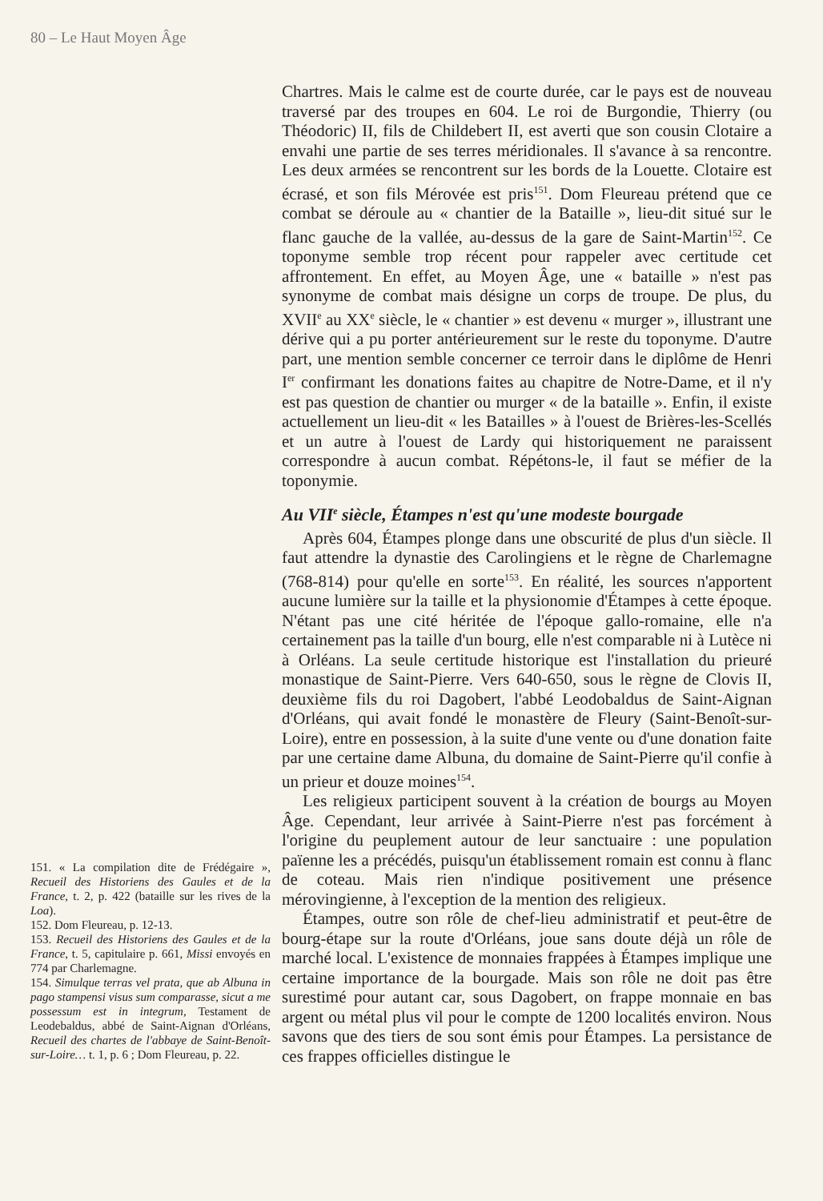80 – Le Haut Moyen Âge
151. « La compilation dite de Frédégaire », Recueil des Historiens des Gaules et de la France, t. 2, p. 422 (bataille sur les rives de la Loa).
152. Dom Fleureau, p. 12-13.
153. Recueil des Historiens des Gaules et de la France, t. 5, capitulaire p. 661, Missi envoyés en 774 par Charlemagne.
154. Simulque terras vel prata, que ab Albuna in pago stampensi visus sum comparasse, sicut a me possessum est in integrum, Testament de Leodebaldus, abbé de Saint-Aignan d'Orléans, Recueil des chartes de l'abbaye de Saint-Benoît-sur-Loire… t. 1, p. 6 ; Dom Fleureau, p. 22.
Chartres. Mais le calme est de courte durée, car le pays est de nouveau traversé par des troupes en 604. Le roi de Burgondie, Thierry (ou Théodoric) II, fils de Childebert II, est averti que son cousin Clotaire a envahi une partie de ses terres méridionales. Il s'avance à sa rencontre. Les deux armées se rencontrent sur les bords de la Louette. Clotaire est écrasé, et son fils Mérovée est pris<sup>151</sup>. Dom Fleureau prétend que ce combat se déroule au « chantier de la Bataille », lieu-dit situé sur le flanc gauche de la vallée, au-dessus de la gare de Saint-Martin<sup>152</sup>. Ce toponyme semble trop récent pour rappeler avec certitude cet affrontement. En effet, au Moyen Âge, une « bataille » n'est pas synonyme de combat mais désigne un corps de troupe. De plus, du XVII<sup>e</sup> au XX<sup>e</sup> siècle, le « chantier » est devenu « murger », illustrant une dérive qui a pu porter antérieurement sur le reste du toponyme. D'autre part, une mention semble concerner ce terroir dans le diplôme de Henri I<sup>er</sup> confirmant les donations faites au chapitre de Notre-Dame, et il n'y est pas question de chantier ou murger « de la bataille ». Enfin, il existe actuellement un lieu-dit « les Batailles » à l'ouest de Brières-les-Scellés et un autre à l'ouest de Lardy qui historiquement ne paraissent correspondre à aucun combat. Répétons-le, il faut se méfier de la toponymie.
Au VII<sup>e</sup> siècle, Étampes n'est qu'une modeste bourgade
Après 604, Étampes plonge dans une obscurité de plus d'un siècle. Il faut attendre la dynastie des Carolingiens et le règne de Charlemagne (768-814) pour qu'elle en sorte<sup>153</sup>. En réalité, les sources n'apportent aucune lumière sur la taille et la physionomie d'Étampes à cette époque. N'étant pas une cité héritée de l'époque gallo-romaine, elle n'a certainement pas la taille d'un bourg, elle n'est comparable ni à Lutèce ni à Orléans. La seule certitude historique est l'installation du prieuré monastique de Saint-Pierre. Vers 640-650, sous le règne de Clovis II, deuxième fils du roi Dagobert, l'abbé Leodobaldus de Saint-Aignan d'Orléans, qui avait fondé le monastère de Fleury (Saint-Benoît-sur-Loire), entre en possession, à la suite d'une vente ou d'une donation faite par une certaine dame Albuna, du domaine de Saint-Pierre qu'il confie à un prieur et douze moines<sup>154</sup>.
Les religieux participent souvent à la création de bourgs au Moyen Âge. Cependant, leur arrivée à Saint-Pierre n'est pas forcément à l'origine du peuplement autour de leur sanctuaire : une population païenne les a précédés, puisqu'un établissement romain est connu à flanc de coteau. Mais rien n'indique positivement une présence mérovingienne, à l'exception de la mention des religieux.
Étampes, outre son rôle de chef-lieu administratif et peut-être de bourg-étape sur la route d'Orléans, joue sans doute déjà un rôle de marché local. L'existence de monnaies frappées à Étampes implique une certaine importance de la bourgade. Mais son rôle ne doit pas être surestimé pour autant car, sous Dagobert, on frappe monnaie en bas argent ou métal plus vil pour le compte de 1200 localités environ. Nous savons que des tiers de sou sont émis pour Étampes. La persistance de ces frappes officielles distingue le